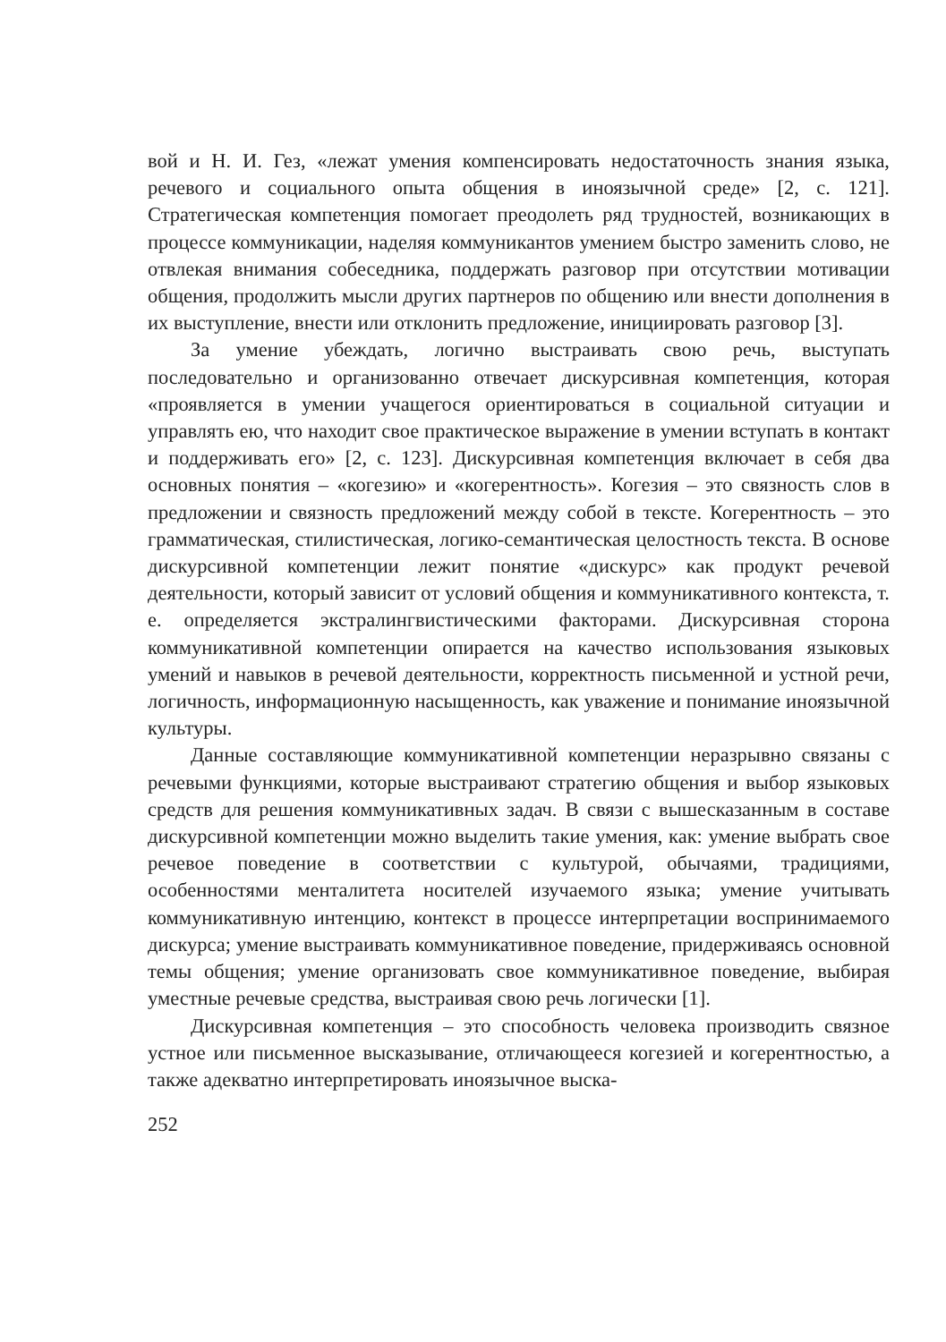вой и Н. И. Гез, «лежат умения компенсировать недостаточность знания языка, речевого и социального опыта общения в иноязычной среде» [2, с. 121]. Стратегическая компетенция помогает преодолеть ряд трудностей, возникающих в процессе коммуникации, наделяя коммуникантов умением быстро заменить слово, не отвлекая внимания собеседника, поддержать разговор при отсутствии мотивации общения, продолжить мысли других партнеров по общению или внести дополнения в их выступление, внести или отклонить предложение, инициировать разговор [3].
За умение убеждать, логично выстраивать свою речь, выступать последовательно и организованно отвечает дискурсивная компетенция, которая «проявляется в умении учащегося ориентироваться в социальной ситуации и управлять ею, что находит свое практическое выражение в умении вступать в контакт и поддерживать его» [2, с. 123]. Дискурсивная компетенция включает в себя два основных понятия – «когезию» и «когерентность». Когезия – это связность слов в предложении и связность предложений между собой в тексте. Когерентность – это грамматическая, стилистическая, логико-семантическая целостность текста. В основе дискурсивной компетенции лежит понятие «дискурс» как продукт речевой деятельности, который зависит от условий общения и коммуникативного контекста, т. е. определяется экстралингвистическими факторами. Дискурсивная сторона коммуникативной компетенции опирается на качество использования языковых умений и навыков в речевой деятельности, корректность письменной и устной речи, логичность, информационную насыщенность, как уважение и понимание иноязычной культуры.
Данные составляющие коммуникативной компетенции неразрывно связаны с речевыми функциями, которые выстраивают стратегию общения и выбор языковых средств для решения коммуникативных задач. В связи с вышесказанным в составе дискурсивной компетенции можно выделить такие умения, как: умение выбрать свое речевое поведение в соответствии с культурой, обычаями, традициями, особенностями менталитета носителей изучаемого языка; умение учитывать коммуникативную интенцию, контекст в процессе интерпретации воспринимаемого дискурса; умение выстраивать коммуникативное поведение, придерживаясь основной темы общения; умение организовать свое коммуникативное поведение, выбирая уместные речевые средства, выстраивая свою речь логически [1].
Дискурсивная компетенция – это способность человека производить связное устное или письменное высказывание, отличающееся когезией и когерентностью, а также адекватно интерпретировать иноязычное выска-
252